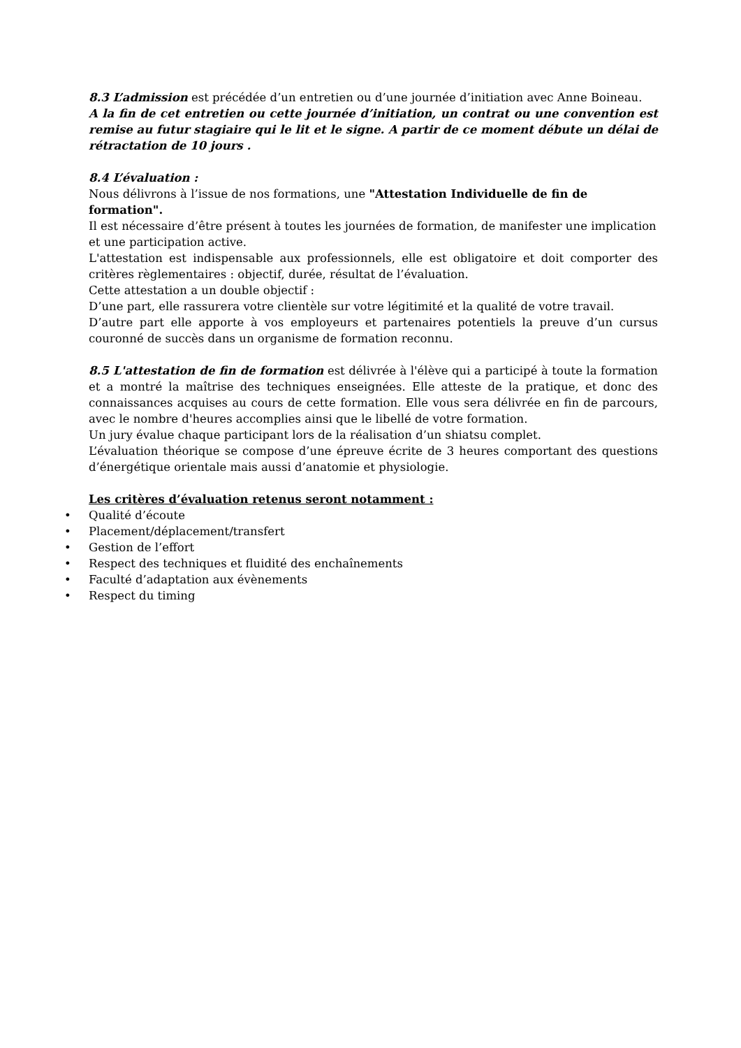8.3 L’admission est précédée d’un entretien ou d’une journée d’initiation avec Anne Boineau.
A la fin de cet entretien ou cette journée d’initiation, un contrat ou une convention est remise au futur stagiaire qui le lit et le signe. A partir de ce moment débute un délai de rétractation de 10 jours .
8.4 L’évaluation :
Nous délivrons à l’issue de nos formations, une "Attestation Individuelle de fin de
formation".
Il est nécessaire d’être présent à toutes les journées de formation, de manifester une implication et une participation active.
L'attestation est indispensable aux professionnels, elle est obligatoire et doit comporter des critères règlementaires : objectif, durée, résultat de l’évaluation.
Cette attestation a un double objectif :
D’une part, elle rassurera votre clientèle sur votre légitimité et la qualité de votre travail.
D’autre part elle apporte à vos employeurs et partenaires potentiels la preuve d’un cursus couronné de succès dans un organisme de formation reconnu.
8.5 L'attestation de fin de formation est délivrée à l'élève qui a participé à toute la formation et a montré la maîtrise des techniques enseignées. Elle atteste de la pratique, et donc des connaissances acquises au cours de cette formation. Elle vous sera délivrée en fin de parcours, avec le nombre d'heures accomplies ainsi que le libellé de votre formation.
Un jury évalue chaque participant lors de la réalisation d’un shiatsu complet.
L’évaluation théorique se compose d’une épreuve écrite de 3 heures comportant des questions d’énergétique orientale mais aussi d’anatomie et physiologie.
Les critères d’évaluation retenus seront notamment :
• Qualité d’écoute
• Placement/déplacement/transfert
• Gestion de l’effort
• Respect des techniques et fluidité des enchaînements
• Faculté d’adaptation aux évènements
• Respect du timing